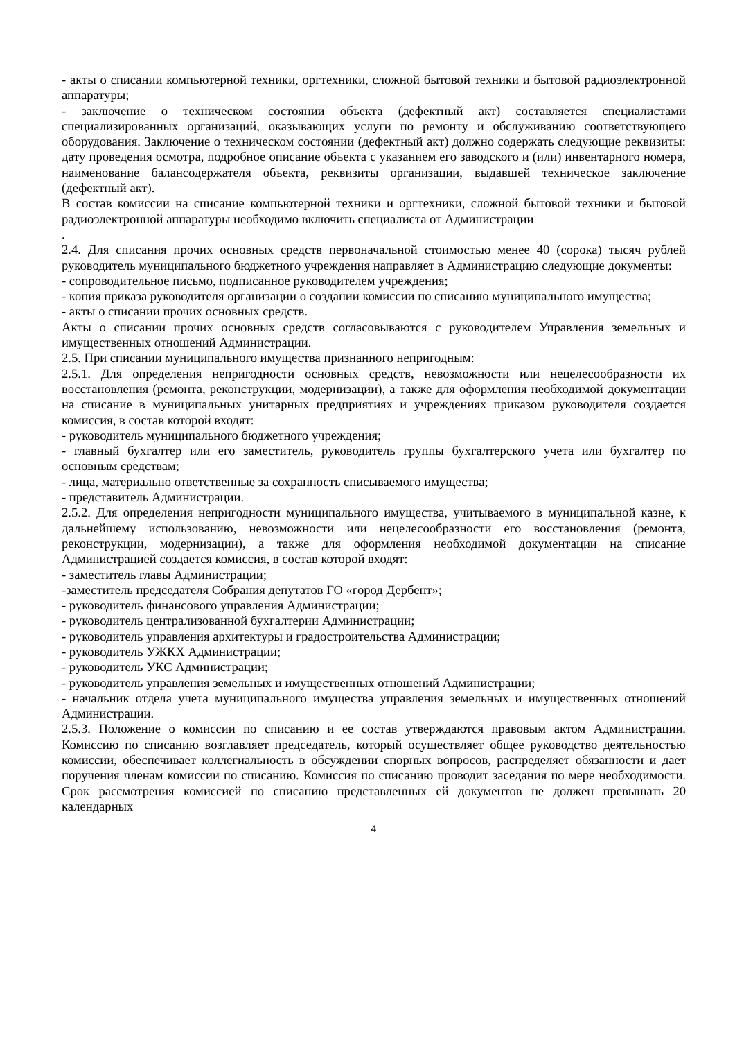- акты о списании компьютерной техники, оргтехники, сложной бытовой техники и бытовой радиоэлектронной аппаратуры;
- заключение о техническом состоянии объекта (дефектный акт) составляется специалистами специализированных организаций, оказывающих услуги по ремонту и обслуживанию соответствующего оборудования. Заключение о техническом состоянии (дефектный акт) должно содержать следующие реквизиты: дату проведения осмотра, подробное описание объекта с указанием его заводского и (или) инвентарного номера, наименование балансодержателя объекта, реквизиты организации, выдавшей техническое заключение (дефектный акт).
В состав комиссии на списание компьютерной техники и оргтехники, сложной бытовой техники и бытовой радиоэлектронной аппаратуры необходимо включить специалиста от Администрации
.
2.4. Для списания прочих основных средств первоначальной стоимостью менее 40 (сорока) тысяч рублей руководитель муниципального бюджетного учреждения направляет в Администрацию следующие документы:
- сопроводительное письмо, подписанное руководителем учреждения;
- копия приказа руководителя организации о создании комиссии по списанию муниципального имущества;
- акты о списании прочих основных средств.
Акты о списании прочих основных средств согласовываются с руководителем Управления земельных и имущественных отношений Администрации.
2.5. При списании муниципального имущества признанного непригодным:
2.5.1. Для определения непригодности основных средств, невозможности или нецелесообразности их восстановления (ремонта, реконструкции, модернизации), а также для оформления необходимой документации на списание в муниципальных унитарных предприятиях и учреждениях приказом руководителя создается комиссия, в состав которой входят:
- руководитель муниципального бюджетного учреждения;
- главный бухгалтер или его заместитель, руководитель группы бухгалтерского учета или бухгалтер по основным средствам;
- лица, материально ответственные за сохранность списываемого имущества;
- представитель Администрации.
2.5.2. Для определения непригодности муниципального имущества, учитываемого в муниципальной казне, к дальнейшему использованию, невозможности или нецелесообразности его восстановления (ремонта, реконструкции, модернизации), а также для оформления необходимой документации на списание Администрацией создается комиссия, в состав которой входят:
- заместитель главы Администрации;
-заместитель председателя Собрания депутатов ГО «город Дербент»;
- руководитель финансового управления Администрации;
- руководитель централизованной бухгалтерии Администрации;
- руководитель управления архитектуры и градостроительства Администрации;
- руководитель УЖКХ Администрации;
- руководитель УКС Администрации;
- руководитель управления земельных и имущественных отношений Администрации;
- начальник отдела учета муниципального имущества управления земельных и имущественных отношений Администрации.
2.5.3. Положение о комиссии по списанию и ее состав утверждаются правовым актом Администрации. Комиссию по списанию возглавляет председатель, который осуществляет общее руководство деятельностью комиссии, обеспечивает коллегиальность в обсуждении спорных вопросов, распределяет обязанности и дает поручения членам комиссии по списанию. Комиссия по списанию проводит заседания по мере необходимости. Срок рассмотрения комиссией по списанию представленных ей документов не должен превышать 20 календарных
4